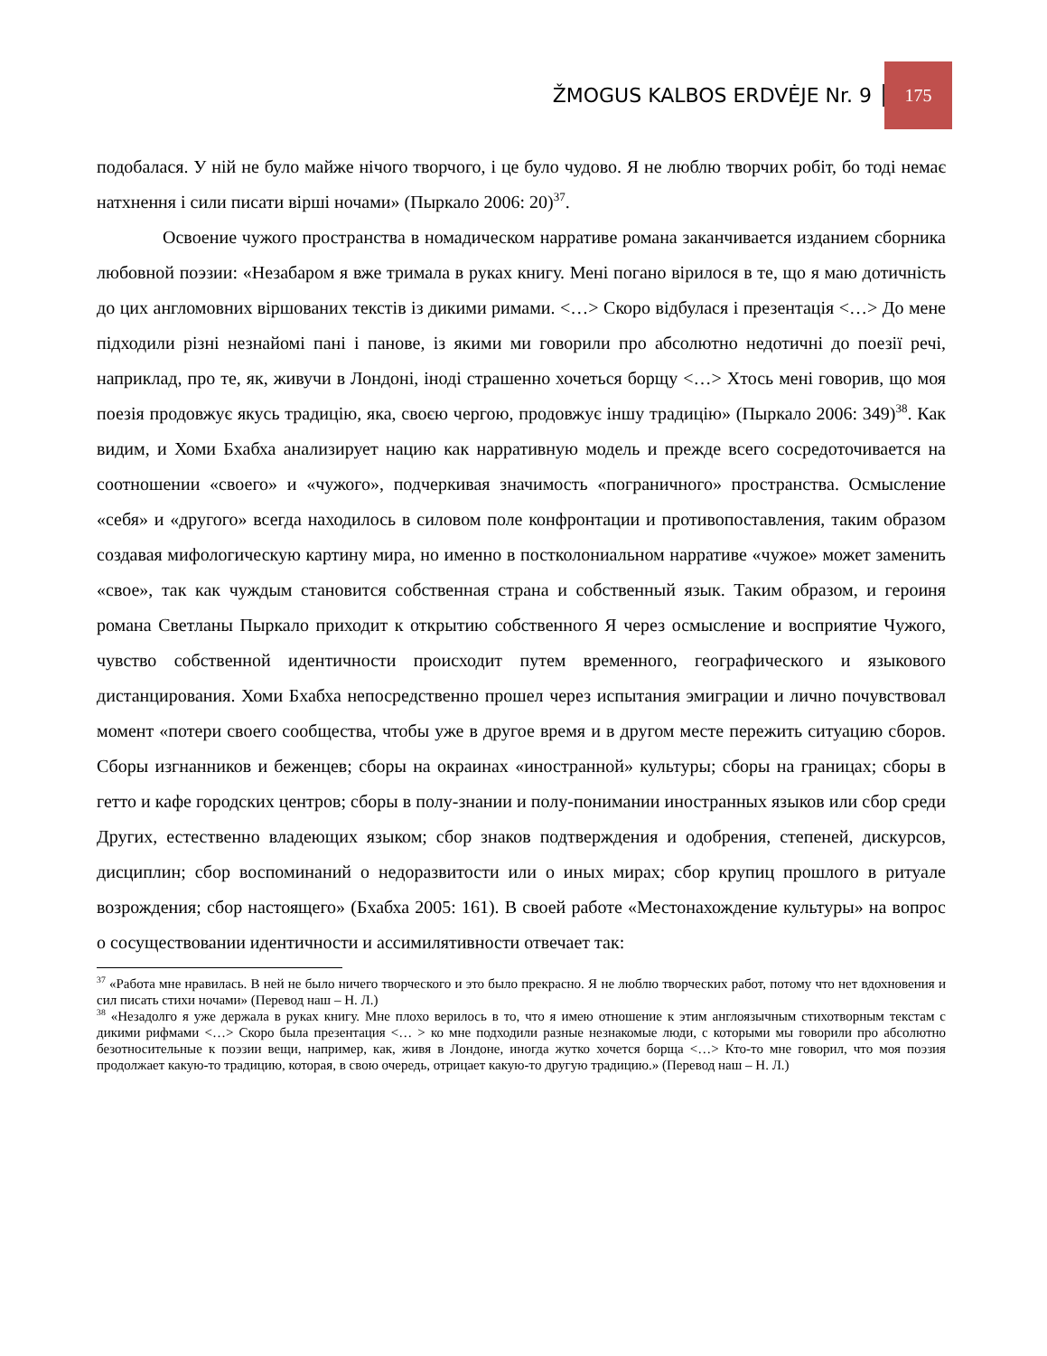ŽMOGUS KALBOS ERDVĖJE Nr. 9 175
подобалася. У ній не було майже нічого творчого, і це було чудово. Я не люблю творчих робіт, бо тоді немає натхнення і сили писати вірші ночами» (Пыркало 2006: 20)<sup>37</sup>.
Освоение чужого пространства в номадическом нарративе романа заканчивается изданием сборника любовной поэзии: «Незабаром я вже тримала в руках книгу. Мені погано вірилося в те, що я маю дотичність до цих англомовних віршованих текстів із дикими римами. <…> Скоро відбулася і презентація <…> До мене підходили різні незнайомі пані і панове, із якими ми говорили про абсолютно недотичні до поезії речі, наприклад, про те, як, живучи в Лондоні, іноді страшенно хочеться борщу <…> Хтось мені говорив, що моя поезія продовжує якусь традицію, яка, своєю чергою, продовжує іншу традицію» (Пыркало 2006: 349)<sup>38</sup>. Как видим, и Хоми Бхабха анализирует нацию как нарративную модель и прежде всего сосредоточивается на соотношении «своего» и «чужого», подчеркивая значимость «пограничного» пространства. Осмысление «себя» и «другого» всегда находилось в силовом поле конфронтации и противопоставления, таким образом создавая мифологическую картину мира, но именно в постколониальном нарративе «чужое» может заменить «свое», так как чуждым становится собственная страна и собственный язык. Таким образом, и героиня романа Светланы Пыркало приходит к открытию собственного Я через осмысление и восприятие Чужого, чувство собственной идентичности происходит путем временного, географического и языкового дистанцирования. Хоми Бхабха непосредственно прошел через испытания эмиграции и лично почувствовал момент «потери своего сообщества, чтобы уже в другое время и в другом месте пережить ситуацию сборов. Сборы изгнанников и беженцев; сборы на окраинах «иностранной» культуры; сборы на границах; сборы в гетто и кафе городских центров; сборы в полу-знании и полу-понимании иностранных языков или сбор среди Других, естественно владеющих языком; сбор знаков подтверждения и одобрения, степеней, дискурсов, дисциплин; сбор воспоминаний о недоразвитости или о иных мирах; сбор крупиц прошлого в ритуале возрождения; сбор настоящего» (Бхабха 2005: 161). В своей работе «Местонахождение культуры» на вопрос о сосуществовании идентичности и ассимилятивности отвечает так:
<sup>37</sup> «Работа мне нравилась. В ней не было ничего творческого и это было прекрасно. Я не люблю творческих работ, потому что нет вдохновения и сил писать стихи ночами» (Перевод наш – Н. Л.)
<sup>38</sup> «Незадолго я уже держала в руках книгу. Мне плохо верилось в то, что я имею отношение к этим англоязычным стихотворным текстам с дикими рифмами <…> Скоро была презентация <… > ко мне подходили разные незнакомые люди, с которыми мы говорили про абсолютно безотносительные к поэзии вещи, например, как, живя в Лондоне, иногда жутко хочется борща <…> Кто-то мне говорил, что моя поэзия продолжает какую-то традицию, которая, в свою очередь, отрицает какую-то другую традицию.» (Перевод наш – Н. Л.)